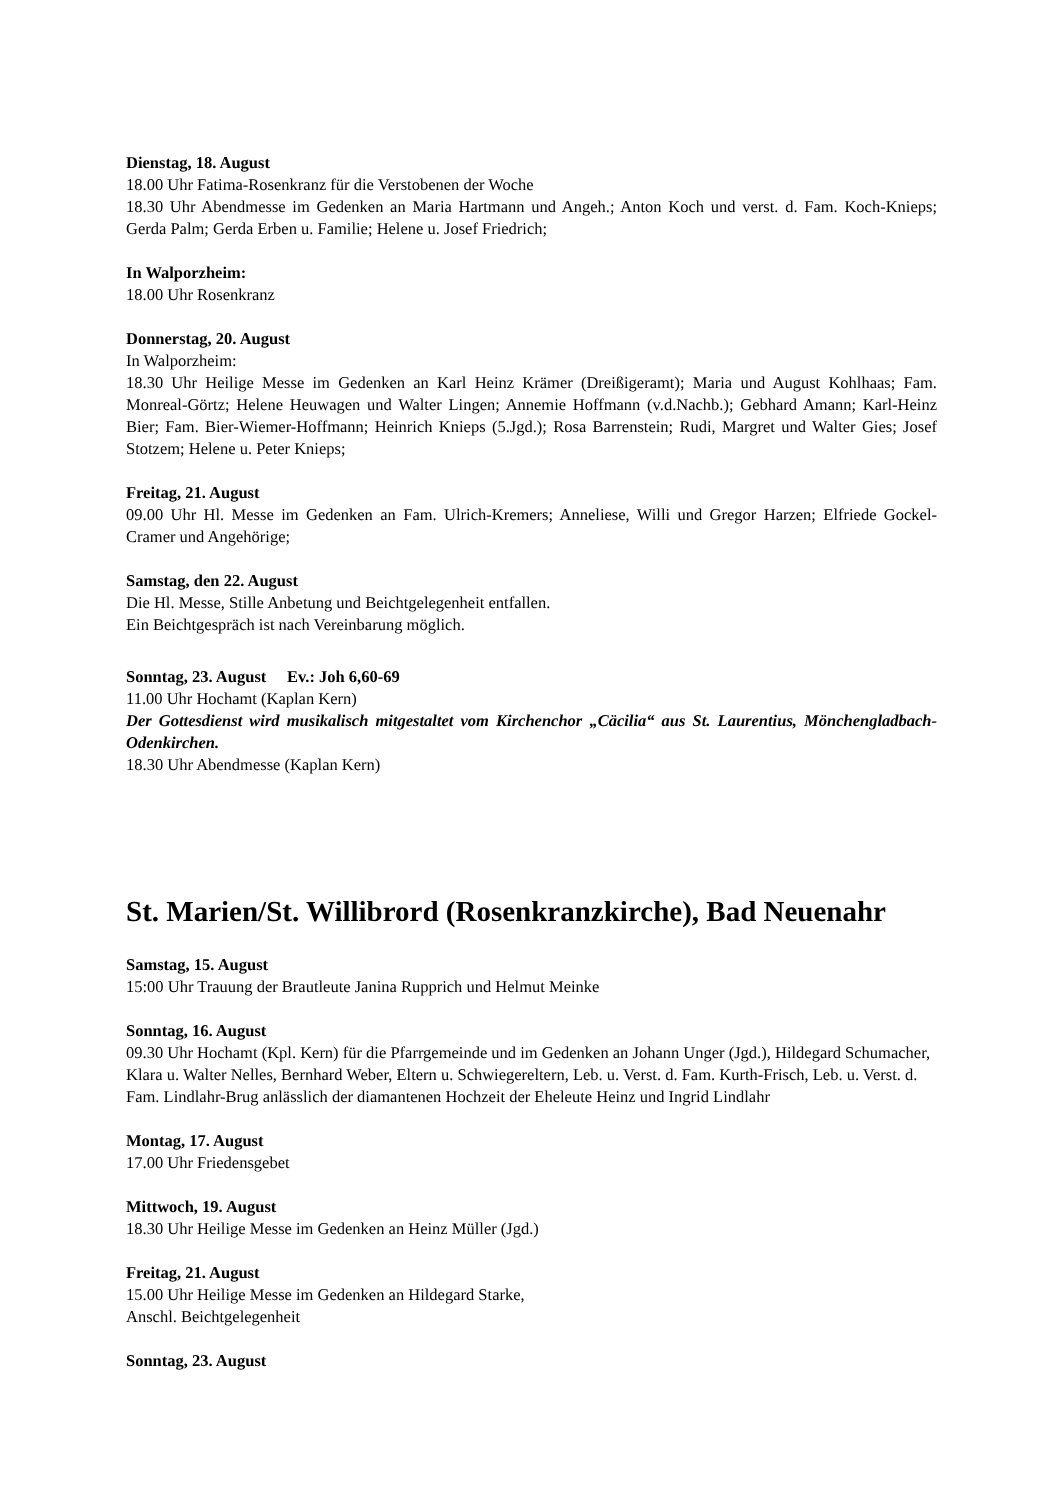Dienstag, 18. August
18.00 Uhr Fatima-Rosenkranz für die Verstobenen der Woche
18.30 Uhr Abendmesse im Gedenken an Maria Hartmann und Angeh.; Anton Koch und verst. d. Fam. Koch-Knieps; Gerda Palm; Gerda Erben u. Familie; Helene u. Josef Friedrich;
In Walporzheim:
18.00 Uhr Rosenkranz
Donnerstag, 20. August
In Walporzheim:
18.30 Uhr Heilige Messe im Gedenken an Karl Heinz Krämer (Dreißigeramt); Maria und August Kohlhaas; Fam. Monreal-Görtz; Helene Heuwagen und Walter Lingen; Annemie Hoffmann (v.d.Nachb.); Gebhard Amann; Karl-Heinz Bier; Fam. Bier-Wiemer-Hoffmann; Heinrich Knieps (5.Jgd.); Rosa Barrenstein; Rudi, Margret und Walter Gies; Josef Stotzem; Helene u. Peter Knieps;
Freitag, 21. August
09.00 Uhr Hl. Messe im Gedenken an Fam. Ulrich-Kremers; Anneliese, Willi und Gregor Harzen; Elfriede Gockel-Cramer und Angehörige;
Samstag, den 22. August
Die Hl. Messe, Stille Anbetung und Beichtgelegenheit entfallen.
Ein Beichtgespräch ist nach Vereinbarung möglich.
Sonntag, 23. August Ev.: Joh 6,60-69
11.00 Uhr Hochamt (Kaplan Kern)
Der Gottesdienst wird musikalisch mitgestaltet vom Kirchenchor „Cäcilia“ aus St. Laurentius, Mönchengladbach-Odenkirchen.
18.30 Uhr Abendmesse (Kaplan Kern)
St. Marien/St. Willibrord (Rosenkranzkirche), Bad Neuenahr
Samstag, 15. August
15:00 Uhr Trauung der Brautleute Janina Rupprich und Helmut Meinke
Sonntag, 16. August
09.30 Uhr Hochamt (Kpl. Kern) für die Pfarrgemeinde und im Gedenken an Johann Unger (Jgd.), Hildegard Schumacher, Klara u. Walter Nelles, Bernhard Weber, Eltern u. Schwiegereltern, Leb. u. Verst. d. Fam. Kurth-Frisch, Leb. u. Verst. d. Fam. Lindlahr-Brug anlässlich der diamantenen Hochzeit der Eheleute Heinz und Ingrid Lindlahr
Montag, 17. August
17.00 Uhr Friedensgebet
Mittwoch, 19. August
18.30 Uhr Heilige Messe im Gedenken an Heinz Müller (Jgd.)
Freitag, 21. August
15.00 Uhr Heilige Messe im Gedenken an Hildegard Starke,
Anschl. Beichtgelegenheit
Sonntag, 23. August